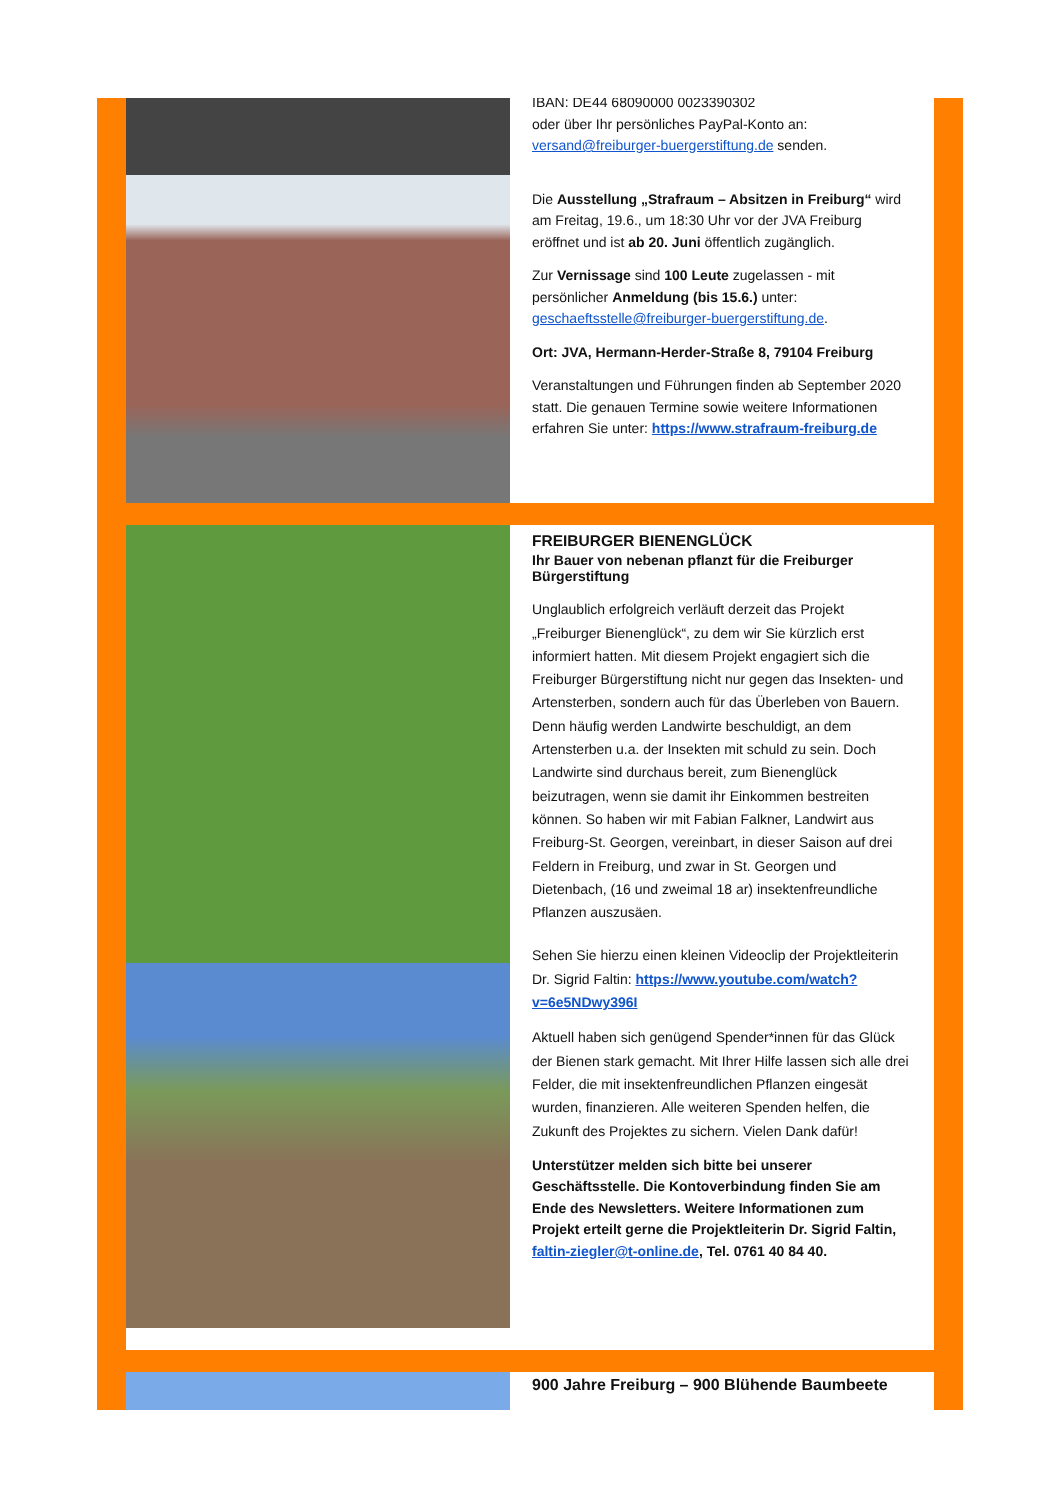IBAN: DE44 68090000 0023390302
oder über Ihr persönliches PayPal-Konto an:
versand@freiburger-buergerstiftung.de senden.
Die Ausstellung „Strafraum – Absitzen in Freiburg“ wird am Freitag, 19.6., um 18:30 Uhr vor der JVA Freiburg eröffnet und ist ab 20. Juni öffentlich zugänglich.
Zur Vernissage sind 100 Leute zugelassen - mit persönlicher Anmeldung (bis 15.6.) unter: geschaeftsstelle@freiburger-buergerstiftung.de.
Ort: JVA, Hermann-Herder-Straße 8, 79104 Freiburg
Veranstaltungen und Führungen finden ab September 2020 statt. Die genauen Termine sowie weitere Informationen erfahren Sie unter: https://www.strafraum-freiburg.de
FREIBURGER BIENENGLÜCK
Ihr Bauer von nebenan pflanzt für die Freiburger Bürgerstiftung
Unglaublich erfolgreich verläuft derzeit das Projekt „Freiburger Bienenglück“, zu dem wir Sie kürzlich erst informiert hatten. Mit diesem Projekt engagiert sich die Freiburger Bürgerstiftung nicht nur gegen das Insekten- und Artensterben, sondern auch für das Überleben von Bauern.
Denn häufig werden Landwirte beschuldigt, an dem Artensterben u.a. der Insekten mit schuld zu sein. Doch Landwirte sind durchaus bereit, zum Bienenglück beizutragen, wenn sie damit ihr Einkommen bestreiten können. So haben wir mit Fabian Falkner, Landwirt aus Freiburg-St. Georgen, vereinbart, in dieser Saison auf drei Feldern in Freiburg, und zwar in St. Georgen und Dietenbach, (16 und zweimal 18 ar) insektenfreundliche Pflanzen auszusäen.
Sehen Sie hierzu einen kleinen Videoclip der Projektleiterin Dr. Sigrid Faltin: https://www.youtube.com/watch?v=6e5NDwy396I
Aktuell haben sich genügend Spender*innen für das Glück der Bienen stark gemacht. Mit Ihrer Hilfe lassen sich alle drei Felder, die mit insektenfreundlichen Pflanzen eingesät wurden, finanzieren. Alle weiteren Spenden helfen, die Zukunft des Projektes zu sichern. Vielen Dank dafür!
Unterstützer melden sich bitte bei unserer Geschäftsstelle. Die Kontoverbindung finden Sie am Ende des Newsletters. Weitere Informationen zum Projekt erteilt gerne die Projektleiterin Dr. Sigrid Faltin, faltin-ziegler@t-online.de, Tel. 0761 40 84 40.
900 Jahre Freiburg – 900 Blühende Baumbeete